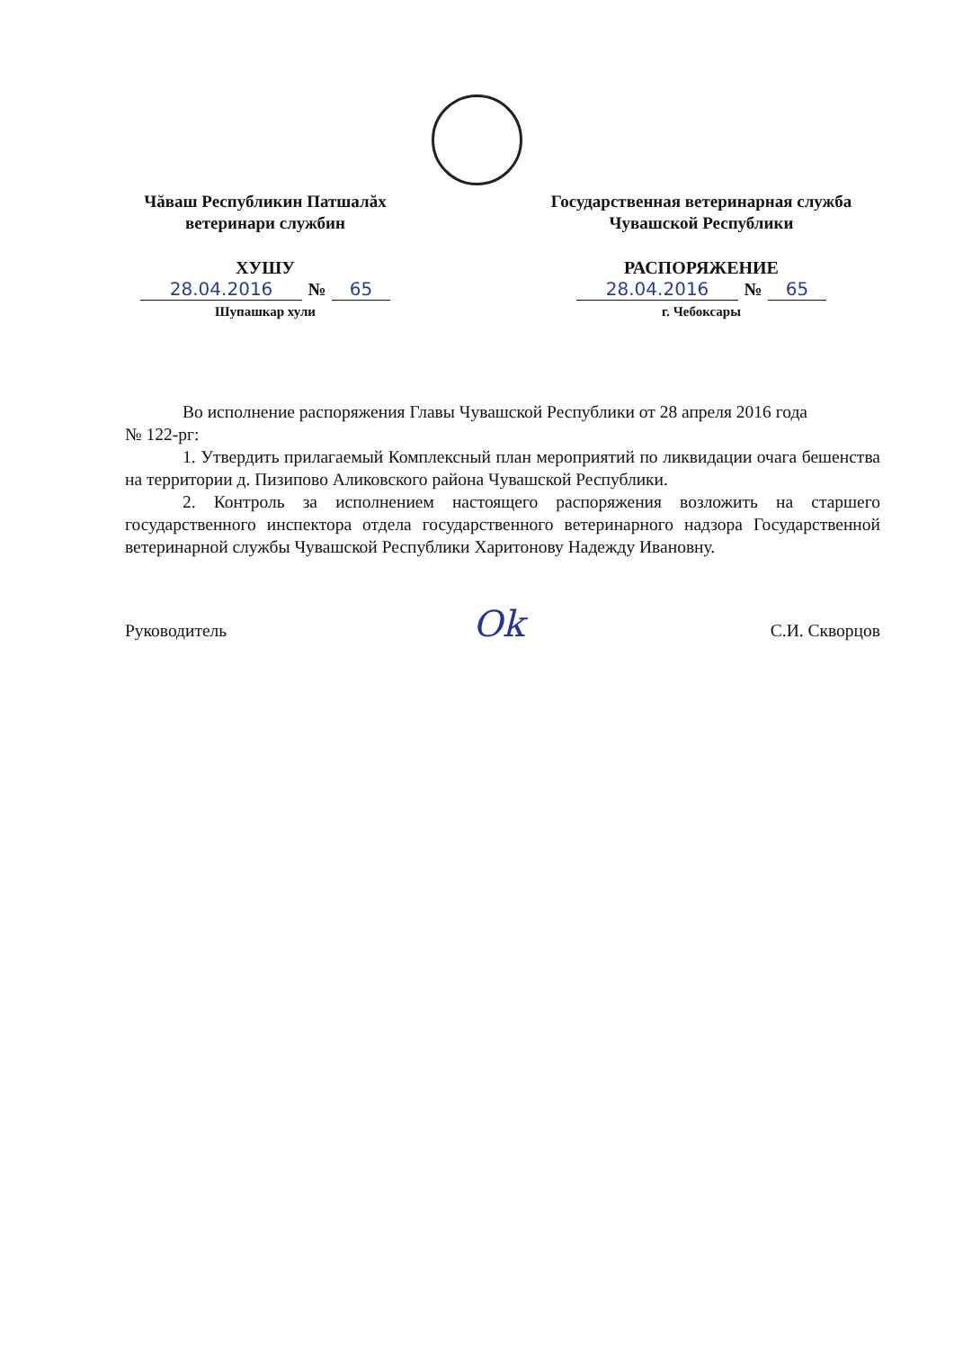Чăваш Республикин Патшалăх
ветеринари службин
ХУШУ
28.04.2016 № 65
Шупашкар хули
Государственная ветеринарная служба
Чувашской Республики
РАСПОРЯЖЕНИЕ
28.04.2016 № 65
г. Чебоксары
Во исполнение распоряжения Главы Чувашской Республики от 28 апреля 2016 года
№ 122-рг:
1. Утвердить прилагаемый Комплексный план мероприятий по ликвидации очага бешенства на территории д. Пизипово Аликовского района Чувашской Республики.
2. Контроль за исполнением настоящего распоряжения возложить на старшего государственного инспектора отдела государственного ветеринарного надзора Государственной ветеринарной службы Чувашской Республики Харитонову Надежду Ивановну.
Руководитель Ok С.И. Скворцов